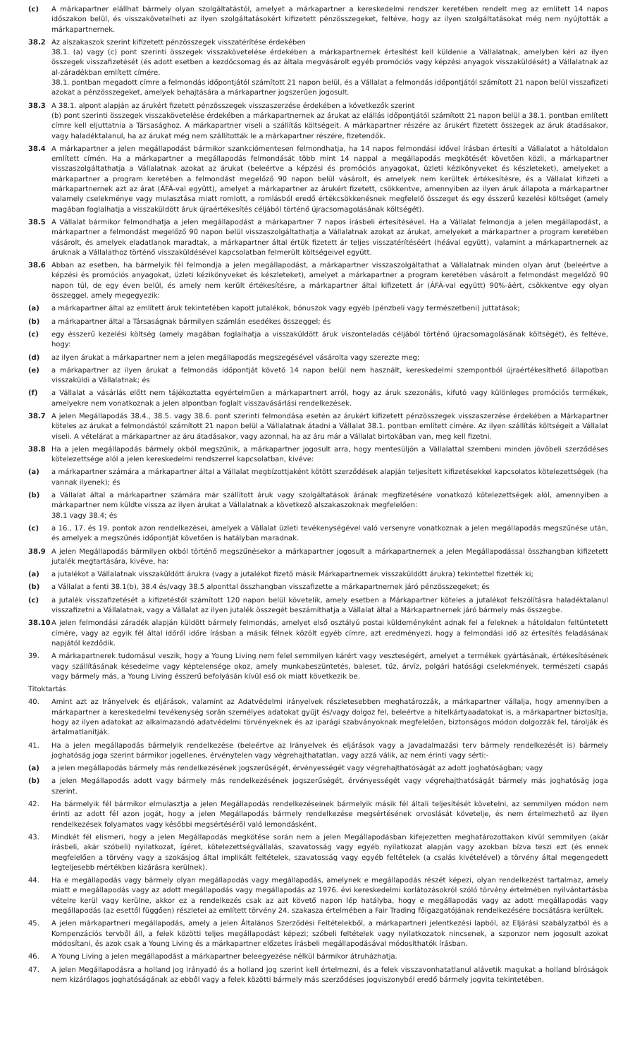(c) A márkapartner elállhat bármely olyan szolgáltatástól, amelyet a márkapartner a kereskedelmi rendszer keretében rendelt meg az említett 14 napos időszakon belül, és visszakövetelheti az ilyen szolgáltatásokért kifizetett pénzösszegeket, feltéve, hogy az ilyen szolgáltatásokat még nem nyújtották a márkapartnernek.
38.2 Az alszakaszok szerint kifizetett pénzösszegek visszatérítése érdekében
38.1. (a) vagy (c) pont szerinti összegek visszakövetelése érdekében a márkapartnernek értesítést kell küldenie a Vállalatnak, amelyben kéri az ilyen összegek visszafizetését (és adott esetben a kezdőcsomag és az általa megvásárolt egyéb promóciós vagy képzési anyagok visszaküldését) a Vállalatnak az al-záradékban említett címére.
38.1. pontban megadott címre a felmondás időpontjától számított 21 napon belül, és a Vállalat a felmondás időpontjától számított 21 napon belül visszafizeti azokat a pénzösszegeket, amelyek behajtására a márkapartner jogszerűen jogosult.
38.3 A 38.1. alpont alapján az árukért fizetett pénzösszegek visszaszerzése érdekében a következők szerint
(b) pont szerinti összegek visszakövetelése érdekében a márkapartnernek az árukat az elállás időpontjától számított 21 napon belül a 38.1. pontban említett címre kell eljuttatnia a Társasághoz. A márkapartner viseli a szállítás költségeit. A márkapartner részére az árukért fizetett összegek az áruk átadásakor, vagy haladéktalanul, ha az árukat még nem szállították le a márkapartner részére, fizetendők.
38.4 A márkapartner a jelen megállapodást bármikor szankciómentesen felmondhatja, ha 14 napos felmondási idővel írásban értesíti a Vállalatot a hátoldalon említett címén. Ha a márkapartner a megállapodás felmondását több mint 14 nappal a megállapodás megkötését követően közli, a márkapartner visszaszolgáltathatja a Vállalatnak azokat az árukat (beleértve a képzési és promóciós anyagokat, üzleti kézikönyveket és készleteket), amelyeket a márkapartner a program keretében a felmondást megelőző 90 napon belül vásárolt, és amelyek nem kerültek értékesítésre, és a Vállalat kifizeti a márkapartnernek azt az árat (ÁFÁ-val együtt), amelyet a márkapartner az árukért fizetett, csökkentve, amennyiben az ilyen áruk állapota a márkapartner valamely cselekménye vagy mulasztása miatt romlott, a romlásból eredő értékcsökkenésnek megfelelő összeget és egy ésszerű kezelési költséget (amely magában foglalhatja a visszaküldött áruk újraértékesítés céljából történő újracsomagolásának költségét).
38.5 A Vállalat bármikor felmondhatja a jelen megállapodást a márkapartner 7 napos írásbeli értesítésével. Ha a Vállalat felmondja a jelen megállapodást, a márkapartner a felmondást megelőző 90 napon belül visszaszolgáltathatja a Vállalatnak azokat az árukat, amelyeket a márkapartner a program keretében vásárolt, és amelyek eladatlanok maradtak, a márkapartner által értük fizetett ár teljes visszatérítéséért (héával együtt), valamint a márkapartnernek az áruknak a Vállalathoz történő visszaküldésével kapcsolatban felmerült költségeivel együtt.
38.6 Abban az esetben, ha bármelyik fél felmondja a jelen megállapodást, a márkapartner visszaszolgáltathat a Vállalatnak minden olyan árut (beleértve a képzési és promóciós anyagokat, üzleti kézikönyveket és készleteket), amelyet a márkapartner a program keretében vásárolt a felmondást megelőző 90 napon túl, de egy éven belül, és amely nem került értékesítésre, a márkapartner által kifizetett ár (ÁFÁ-val együtt) 90%-áért, csökkentve egy olyan összeggel, amely megegyezik:
(a) a márkapartner által az említett áruk tekintetében kapott jutalékok, bónuszok vagy egyéb (pénzbeli vagy természetbeni) juttatások;
(b) a márkapartner által a Társaságnak bármilyen számlán esedékes összeggel; és
(c) egy ésszerű kezelési költség (amely magában foglalhatja a visszaküldött áruk viszonteladás céljából történő újracsomagolásának költségét), és feltéve, hogy:
(d) az ilyen árukat a márkapartner nem a jelen megállapodás megszegésével vásárolta vagy szerezte meg;
(e) a márkapartner az ilyen árukat a felmondás időpontját követő 14 napon belül nem használt, kereskedelmi szempontból újraértékesíthető állapotban visszaküldi a Vállalatnak; és
(f) a Vállalat a vásárlás előtt nem tájékoztatta egyértelműen a márkapartnert arról, hogy az áruk szezonális, kifutó vagy különleges promóciós termékek, amelyekre nem vonatkoznak a jelen alpontban foglalt visszavásárlási rendelkezések.
38.7 A jelen Megállapodás 38.4., 38.5. vagy 38.6. pont szerinti felmondása esetén az árukért kifizetett pénzösszegek visszaszerzése érdekében a Márkapartner köteles az árukat a felmondástól számított 21 napon belül a Vállalatnak átadni a Vállalat 38.1. pontban említett címére. Az ilyen szállítás költségeit a Vállalat viseli. A vételárat a márkapartner az áru átadásakor, vagy azonnal, ha az áru már a Vállalat birtokában van, meg kell fizetni.
38.8 Ha a jelen megállapodás bármely okból megszűnik, a márkapartner jogosult arra, hogy mentesüljön a Vállalattal szembeni minden jövőbeli szerződéses kötelezettsége alól a jelen kereskedelmi rendszerrel kapcsolatban, kivéve:
(a) a márkapartner számára a márkapartner által a Vállalat megbízottjaként kötött szerződések alapján teljesített kifizetésekkel kapcsolatos kötelezettségek (ha vannak ilyenek); és
(b) a Vállalat által a márkapartner számára már szállított áruk vagy szolgáltatások árának megfizetésére vonatkozó kötelezettségek alól, amennyiben a márkapartner nem küldte vissza az ilyen árukat a Vállalatnak a következő alszakaszoknak megfelelően:
38.1 vagy 38.4; és
(c) a 16., 17. és 19. pontok azon rendelkezései, amelyek a Vállalat üzleti tevékenységével való versenyre vonatkoznak a jelen megállapodás megszűnése után, és amelyek a megszűnés időpontját követően is hatályban maradnak.
38.9 A jelen Megállapodás bármilyen okból történő megszűnésekor a márkapartner jogosult a márkapartnernek a jelen Megállapodással összhangban kifizetett jutalék megtartására, kivéve, ha:
(a) a jutalékot a Vállalatnak visszaküldött árukra (vagy a jutalékot fizető másik Márkapartnernek visszaküldött árukra) tekintettel fizették ki;
(b) a Vállalat a fenti 38.1(b), 38.4 és/vagy 38.5 alponttal összhangban visszafizette a márkapartnernek járó pénzösszegeket; és
(c) a jutalék visszafizetését a kifizetéstől számított 120 napon belül követelik, amely esetben a Márkapartner köteles a jutalékot felszólításra haladéktalanul visszafizetni a Vállalatnak, vagy a Vállalat az ilyen jutalék összegét beszámíthatja a Vállalat által a Márkapartnernek járó bármely más összegbe.
38.10 A jelen felmondási záradék alapján küldött bármely felmondás, amelyet első osztályú postai küldeményként adnak fel a feleknek a hátoldalon feltüntetett címére, vagy az egyik fél által időről időre írásban a másik félnek közölt egyéb címre, azt eredményezi, hogy a felmondási idő az értesítés feladásának napjától kezdődik.
39. A márkapartnerek tudomásul veszik, hogy a Young Living nem felel semmilyen kárért vagy veszteségért, amelyet a termékek gyártásának, értékesítésének vagy szállításának késedelme vagy képtelensége okoz, amely munkabeszüntetés, baleset, tűz, árvíz, polgári hatósági cselekmények, természeti csapás vagy bármely más, a Young Living ésszerű befolyásán kívül eső ok miatt következik be.
Titoktartás
40. Amint azt az Irányelvek és eljárások, valamint az Adatvédelmi irányelvek részletesebben meghatározzák, a márkapartner vállalja, hogy amennyiben a márkapartner a kereskedelmi tevékenység során személyes adatokat gyűjt és/vagy dolgoz fel, beleértve a hitelkártyaadatokat is, a márkapartner biztosítja, hogy az ilyen adatokat az alkalmazandó adatvédelmi törvényeknek és az iparági szabványoknak megfelelően, biztonságos módon dolgozzák fel, tárolják és ártalmatlanítják.
41. Ha a jelen megállapodás bármelyik rendelkezése (beleértve az Irányelvek és eljárások vagy a Javadalmazási terv bármely rendelkezését is) bármely joghatóság joga szerint bármikor jogellenes, érvénytelen vagy végrehajthatatlan, vagy azzá válik, az nem érinti vagy sérti:-
(a) a jelen megállapodás bármely más rendelkezésének jogszerűségét, érvényességét vagy végrehajthatóságát az adott joghatóságban; vagy
(b) a jelen Megállapodás adott vagy bármely más rendelkezésének jogszerűségét, érvényességét vagy végrehajthatóságát bármely más joghatóság joga szerint.
42. Ha bármelyik fél bármikor elmulasztja a jelen Megállapodás rendelkezéseinek bármelyik másik fél általi teljesítését követelni, az semmilyen módon nem érinti az adott fél azon jogát, hogy a jelen Megállapodás bármely rendelkezése megsértésének orvoslását követelje, és nem értelmezhető az ilyen rendelkezések folyamatos vagy későbbi megsértéséről való lemondásként.
43. Mindkét fél elismeri, hogy a jelen Megállapodás megkötése során nem a jelen Megállapodásban kifejezetten meghatározottakon kívül semmilyen (akár írásbeli, akár szóbeli) nyilatkozat, ígéret, kötelezettségvállalás, szavatosság vagy egyéb nyilatkozat alapján vagy azokban bízva teszi ezt (és ennek megfelelően a törvény vagy a szokásjog által implikált feltételek, szavatosság vagy egyéb feltételek (a csalás kivételével) a törvény által megengedett legteljesebb mértékben kizárásra kerülnek).
44. Ha e megállapodás vagy bármely olyan megállapodás vagy megállapodás, amelynek e megállapodás részét képezi, olyan rendelkezést tartalmaz, amely miatt e megállapodás vagy az adott megállapodás vagy megállapodás az 1976. évi kereskedelmi korlátozásokról szóló törvény értelmében nyilvántartásba vételre kerül vagy kerülne, akkor ez a rendelkezés csak az azt követő napon lép hatályba, hogy e megállapodás vagy az adott megállapodás vagy megállapodás (az esettől függően) részletei az említett törvény 24. szakasza értelmében a Fair Trading főigazgatójának rendelkezésére bocsátásra kerültek.
45. A jelen márkapartneri megállapodás, amely a jelen Általános Szerződési Feltételekből, a márkapartneri jelentkezési lapból, az Eljárási szabályzatból és a Kompenzációs tervből áll, a felek közötti teljes megállapodást képezi; szóbeli feltételek vagy nyilatkozatok nincsenek, a szponzor nem jogosult azokat módosítani, és azok csak a Young Living és a márkapartner előzetes írásbeli megállapodásával módosíthatók írásban.
46. A Young Living a jelen megállapodást a márkapartner beleegyezése nélkül bármikor átruházhatja.
47. A jelen Megállapodásra a holland jog irányadó és a holland jog szerint kell értelmezni, és a felek visszavonhatatlanul alávetik magukat a holland bíróságok nem kizárólagos joghatóságának az ebből vagy a felek közötti bármely más szerződéses jogviszonyból eredő bármely jogvita tekintetében.